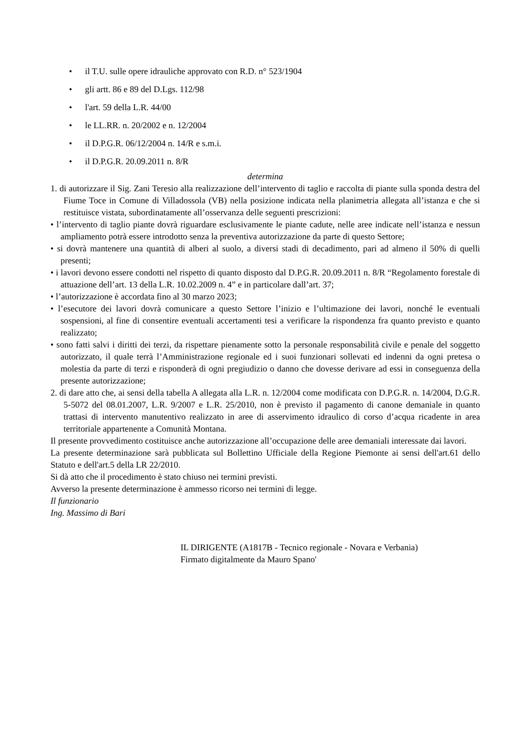• il T.U. sulle opere idrauliche approvato con R.D. n° 523/1904
• gli artt. 86 e 89 del D.Lgs. 112/98
• l'art. 59 della L.R. 44/00
• le LL.RR. n. 20/2002 e n. 12/2004
• il D.P.G.R. 06/12/2004 n. 14/R e s.m.i.
• il D.P.G.R. 20.09.2011 n. 8/R
determina
1. di autorizzare il Sig. Zani Teresio alla realizzazione dell’intervento di taglio e raccolta di piante sulla sponda destra del Fiume Toce in Comune di Villadossola (VB) nella posizione indicata nella planimetria allegata all’istanza e che si restituisce vistata, subordinatamente all’osservanza delle seguenti prescrizioni:
• l’intervento di taglio piante dovrà riguardare esclusivamente le piante cadute, nelle aree indicate nell’istanza e nessun ampliamento potrà essere introdotto senza la preventiva autorizzazione da parte di questo Settore;
• si dovrà mantenere una quantità di alberi al suolo, a diversi stadi di decadimento, pari ad almeno il 50% di quelli presenti;
• i lavori devono essere condotti nel rispetto di quanto disposto dal D.P.G.R. 20.09.2011 n. 8/R “Regolamento forestale di attuazione dell’art. 13 della L.R. 10.02.2009 n. 4” e in particolare dall’art. 37;
• l’autorizzazione è accordata fino al 30 marzo 2023;
• l’esecutore dei lavori dovrà comunicare a questo Settore l’inizio e l’ultimazione dei lavori, nonché le eventuali sospensioni, al fine di consentire eventuali accertamenti tesi a verificare la rispondenza fra quanto previsto e quanto realizzato;
• sono fatti salvi i diritti dei terzi, da rispettare pienamente sotto la personale responsabilità civile e penale del soggetto autorizzato, il quale terrà l’Amministrazione regionale ed i suoi funzionari sollevati ed indenni da ogni pretesa o molestia da parte di terzi e risponderà di ogni pregiudizio o danno che dovesse derivare ad essi in conseguenza della presente autorizzazione;
2. di dare atto che, ai sensi della tabella A allegata alla L.R. n. 12/2004 come modificata con D.P.G.R. n. 14/2004, D.G.R. 5-5072 del 08.01.2007, L.R. 9/2007 e L.R. 25/2010, non è previsto il pagamento di canone demaniale in quanto trattasi di intervento manutentivo realizzato in aree di asservimento idraulico di corso d’acqua ricadente in area territoriale appartenente a Comunità Montana.
Il presente provvedimento costituisce anche autorizzazione all’occupazione delle aree demaniali interessate dai lavori.
La presente determinazione sarà pubblicata sul Bollettino Ufficiale della Regione Piemonte ai sensi dell'art.61 dello Statuto e dell'art.5 della LR 22/2010.
Si dà atto che il procedimento è stato chiuso nei termini previsti.
Avverso la presente determinazione è ammesso ricorso nei termini di legge.
Il funzionario
Ing. Massimo di Bari
IL DIRIGENTE (A1817B - Tecnico regionale - Novara e Verbania)
Firmato digitalmente da Mauro Spano'